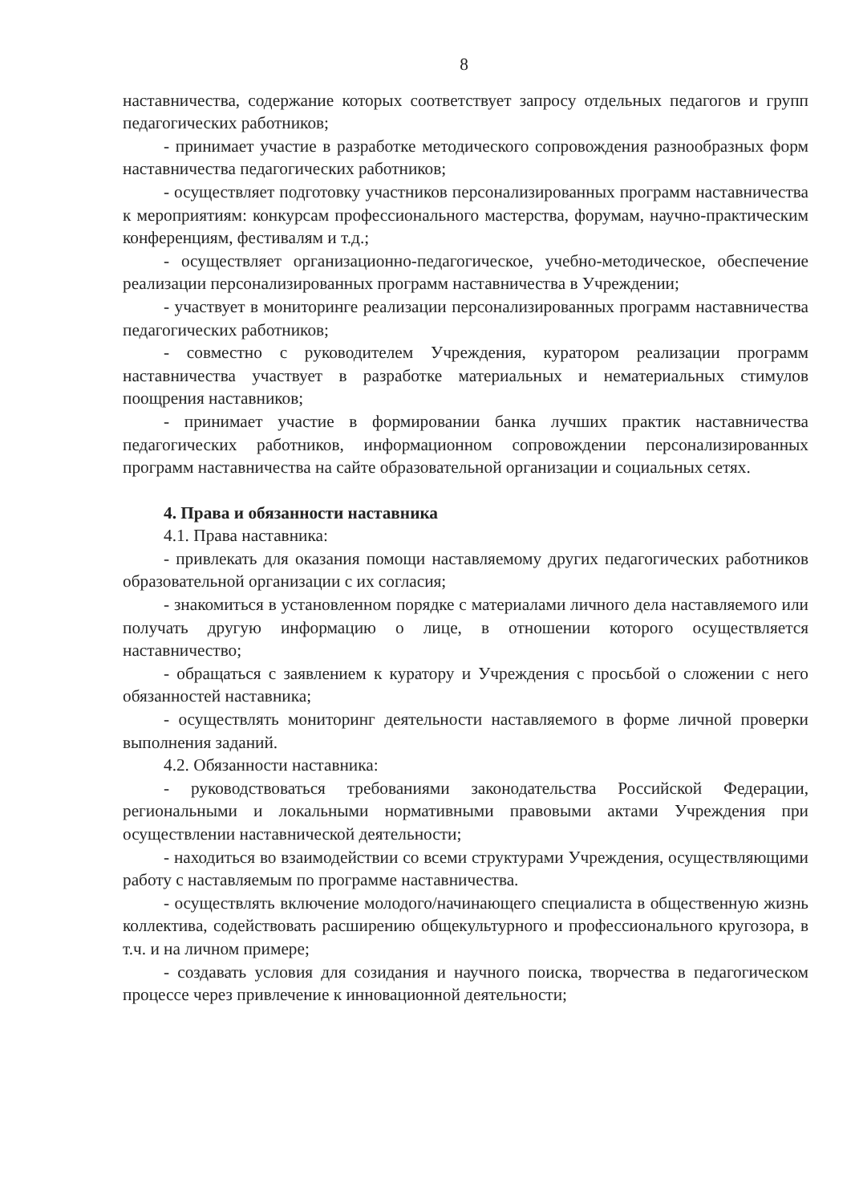8
наставничества, содержание которых соответствует запросу отдельных педагогов и групп педагогических работников;
- принимает участие в разработке методического сопровождения разнообразных форм наставничества педагогических работников;
- осуществляет подготовку участников персонализированных программ наставничества к мероприятиям: конкурсам профессионального мастерства, форумам, научно-практическим конференциям, фестивалям и т.д.;
- осуществляет организационно-педагогическое, учебно-методическое, обеспечение реализации персонализированных программ наставничества в Учреждении;
- участвует в мониторинге реализации персонализированных программ наставничества педагогических работников;
- совместно с руководителем Учреждения, куратором реализации программ наставничества участвует в разработке материальных и нематериальных стимулов поощрения наставников;
- принимает участие в формировании банка лучших практик наставничества педагогических работников, информационном сопровождении персонализированных программ наставничества на сайте образовательной организации и социальных сетях.
4. Права и обязанности наставника
4.1. Права наставника:
- привлекать для оказания помощи наставляемому других педагогических работников образовательной организации с их согласия;
- знакомиться в установленном порядке с материалами личного дела наставляемого или получать другую информацию о лице, в отношении которого осуществляется наставничество;
- обращаться с заявлением к куратору и Учреждения с просьбой о сложении с него обязанностей наставника;
- осуществлять мониторинг деятельности наставляемого в форме личной проверки выполнения заданий.
4.2. Обязанности наставника:
- руководствоваться требованиями законодательства Российской Федерации, региональными и локальными нормативными правовыми актами Учреждения при осуществлении наставнической деятельности;
- находиться во взаимодействии со всеми структурами Учреждения, осуществляющими работу с наставляемым по программе наставничества.
- осуществлять включение молодого/начинающего специалиста в общественную жизнь коллектива, содействовать расширению общекультурного и профессионального кругозора, в т.ч. и на личном примере;
- создавать условия для созидания и научного поиска, творчества в педагогическом процессе через привлечение к инновационной деятельности;